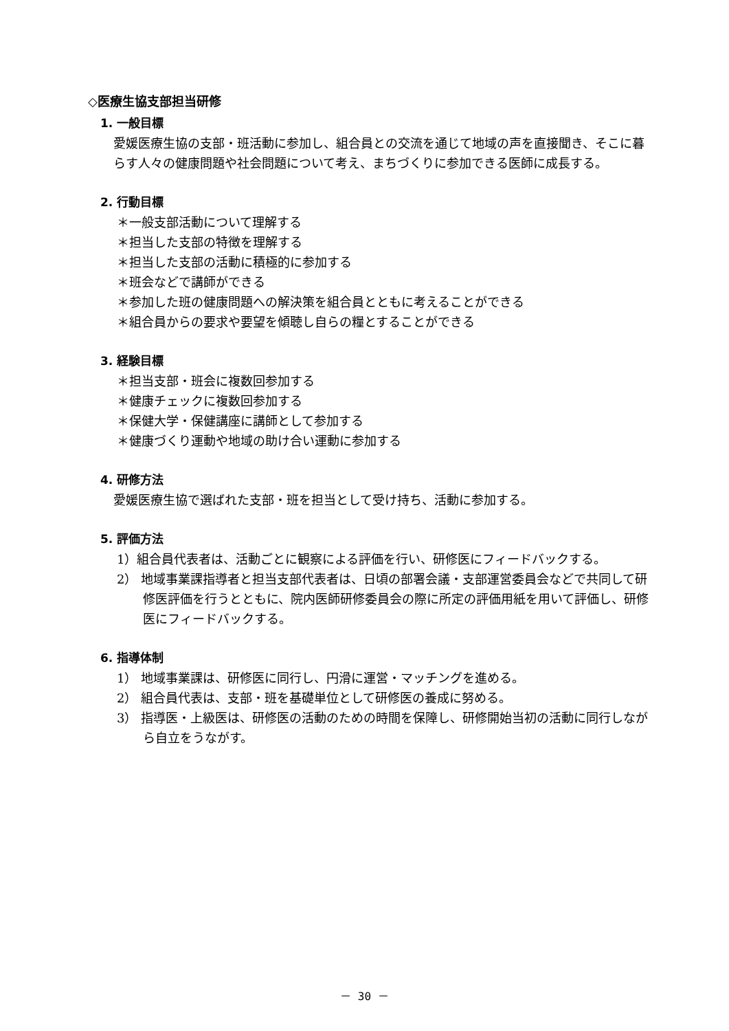◇医療生協支部担当研修
1. 一般目標
愛媛医療生協の支部・班活動に参加し、組合員との交流を通じて地域の声を直接聞き、そこに暮らす人々の健康問題や社会問題について考え、まちづくりに参加できる医師に成長する。
2. 行動目標
＊一般支部活動について理解する
＊担当した支部の特徴を理解する
＊担当した支部の活動に積極的に参加する
＊班会などで講師ができる
＊参加した班の健康問題への解決策を組合員とともに考えることができる
＊組合員からの要求や要望を傾聴し自らの糧とすることができる
3. 経験目標
＊担当支部・班会に複数回参加する
＊健康チェックに複数回参加する
＊保健大学・保健講座に講師として参加する
＊健康づくり運動や地域の助け合い運動に参加する
4. 研修方法
愛媛医療生協で選ばれた支部・班を担当として受け持ち、活動に参加する。
5. 評価方法
1）組合員代表者は、活動ごとに観察による評価を行い、研修医にフィードバックする。
2） 地域事業課指導者と担当支部代表者は、日頃の部署会議・支部運営委員会などで共同して研修医評価を行うとともに、院内医師研修委員会の際に所定の評価用紙を用いて評価し、研修医にフィードバックする。
6. 指導体制
1） 地域事業課は、研修医に同行し、円滑に運営・マッチングを進める。
2） 組合員代表は、支部・班を基礎単位として研修医の養成に努める。
3） 指導医・上級医は、研修医の活動のための時間を保障し、研修開始当初の活動に同行しながら自立をうながす。
－ 30 －